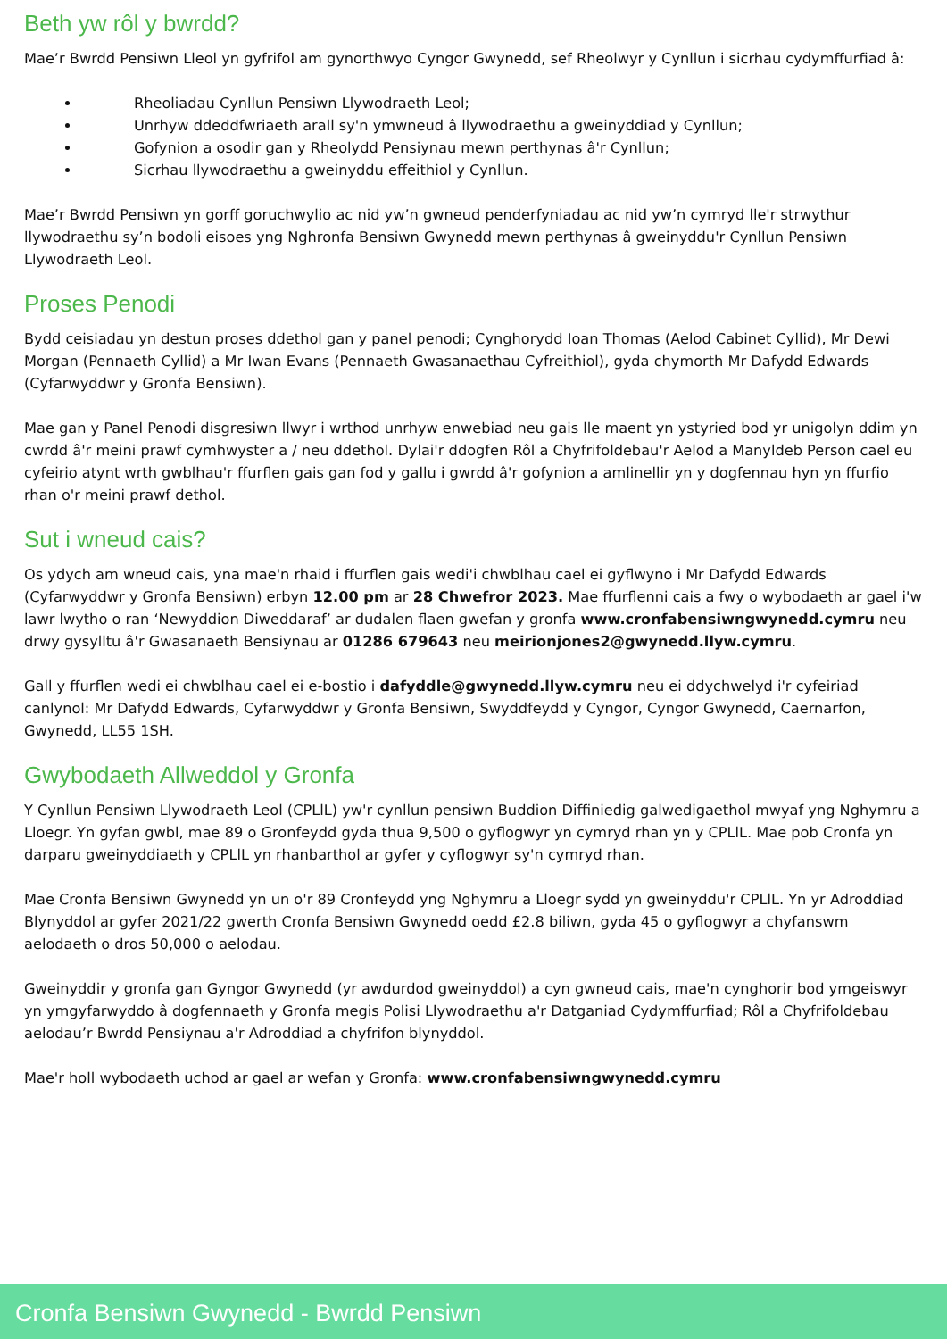Beth yw rôl y bwrdd?
Mae’r Bwrdd Pensiwn Lleol yn gyfrifol am gynorthwyo Cyngor Gwynedd, sef Rheolwyr y Cynllun i sicrhau cydymffurfiad â:
Rheoliadau Cynllun Pensiwn Llywodraeth Leol;
Unrhyw ddeddfwriaeth arall sy'n ymwneud â llywodraethu a gweinyddiad y Cynllun;
Gofynion a osodir gan y Rheolydd Pensiynau mewn perthynas â'r Cynllun;
Sicrhau llywodraethu a gweinyddu effeithiol y Cynllun.
Mae’r Bwrdd Pensiwn yn gorff goruchwylio ac nid yw’n gwneud penderfyniadau ac nid yw’n cymryd lle'r strwythur llywodraethu sy’n bodoli eisoes yng Nghronfa Bensiwn Gwynedd mewn perthynas â gweinyddu'r Cynllun Pensiwn Llywodraeth Leol.
Proses Penodi
Bydd ceisiadau yn destun proses ddethol gan y panel penodi; Cynghorydd Ioan Thomas (Aelod Cabinet Cyllid), Mr Dewi Morgan (Pennaeth Cyllid) a Mr Iwan Evans (Pennaeth Gwasanaethau Cyfreithiol), gyda chymorth Mr Dafydd Edwards (Cyfarwyddwr y Gronfa Bensiwn).
Mae gan y Panel Penodi disgresiwn llwyr i wrthod unrhyw enwebiad neu gais lle maent yn ystyried bod yr unigolyn ddim yn cwrdd â'r meini prawf cymhwyster a / neu ddethol. Dylai'r ddogfen Rôl a Chyfrifoldebau'r Aelod a Manyldeb Person cael eu cyfeirio atynt wrth gwblhau'r ffurflen gais gan fod y gallu i gwrdd â'r gofynion a amlinellir yn y dogfennau hyn yn ffurfio rhan o'r meini prawf dethol.
Sut i wneud cais?
Os ydych am wneud cais, yna mae'n rhaid i ffurflen gais wedi'i chwblhau cael ei gyflwyno i Mr Dafydd Edwards (Cyfarwyddwr y Gronfa Bensiwn) erbyn 12.00 pm ar 28 Chwefror 2023. Mae ffurflenni cais a fwy o wybodaeth ar gael i'w lawr lwytho o ran ‘Newyddion Diweddaraf’ ar dudalen flaen gwefan y gronfa www.cronfabensiwngwynedd.cymru neu drwy gysylltu â'r Gwasanaeth Bensiynau ar 01286 679643 neu meirionjones2@gwynedd.llyw.cymru.
Gall y ffurflen wedi ei chwblhau cael ei e-bostio i dafyddle@gwynedd.llyw.cymru neu ei ddychwelyd i'r cyfeiriad canlynol: Mr Dafydd Edwards, Cyfarwyddwr y Gronfa Bensiwn, Swyddfeydd y Cyngor, Cyngor Gwynedd, Caernarfon, Gwynedd, LL55 1SH.
Gwybodaeth Allweddol y Gronfa
Y Cynllun Pensiwn Llywodraeth Leol (CPLlL) yw'r cynllun pensiwn Buddion Diffiniedig galwedigaethol mwyaf yng Nghymru a Lloegr. Yn gyfan gwbl, mae 89 o Gronfeydd gyda thua 9,500 o gyflogwyr yn cymryd rhan yn y CPLlL. Mae pob Cronfa yn darparu gweinyddiaeth y CPLlL yn rhanbarthol ar gyfer y cyflogwyr sy'n cymryd rhan.
Mae Cronfa Bensiwn Gwynedd yn un o'r 89 Cronfeydd yng Nghymru a Lloegr sydd yn gweinyddu'r CPLlL. Yn yr Adroddiad Blynyddol ar gyfer 2021/22 gwerth Cronfa Bensiwn Gwynedd oedd £2.8 biliwn, gyda 45 o gyflogwyr a chyfanswm aelodaeth o dros 50,000 o aelodau.
Gweinyddir y gronfa gan Gyngor Gwynedd (yr awdurdod gweinyddol) a cyn gwneud cais, mae'n cynghorir bod ymgeiswyr yn ymgyfarwyddo â dogfennaeth y Gronfa megis Polisi Llywodraethu a'r Datganiad Cydymffurfiad; Rôl a Chyfrifoldebau aelodau’r Bwrdd Pensiynau a'r Adroddiad a chyfrifon blynyddol.
Mae'r holl wybodaeth uchod ar gael ar wefan y Gronfa: www.cronfabensiwngwynedd.cymru
Cronfa Bensiwn Gwynedd - Bwrdd Pensiwn